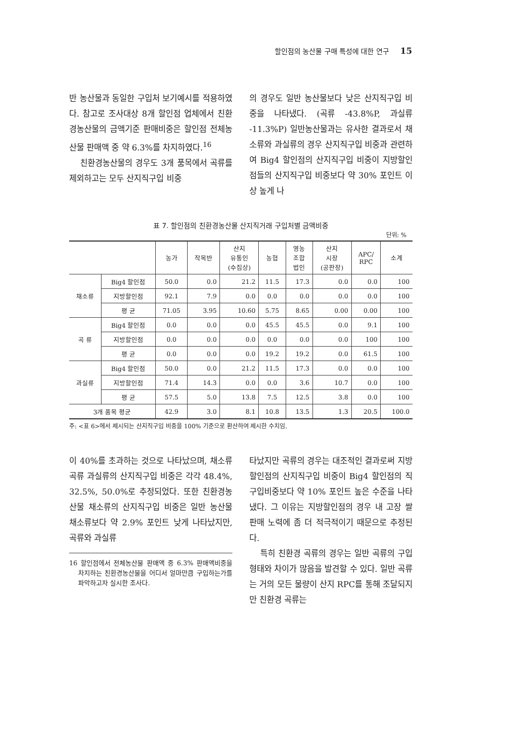할인점의 농산물 구매 특성에 대한 연구 15
반 농산물과 동일한 구입처 보기예시를 적용하였다. 참고로 조사대상 8개 할인점 업체에서 친환경농산물의 금액기준 판매비중은 할인점 전체농산물 판매액 중 약 6.3%를 차지하였다.<sup>16</sup>
친환경농산물의 경우도 3개 품목에서 곡류를 제외하고는 모두 산지직구입 비중
의 경우도 일반 농산물보다 낮은 산지직구입 비중을 나타냈다. (곡류 -43.8%P, 과실류 -11.3%P) 일반농산물과는 유사한 결과로서 채소류와 과실류의 경우 산지직구입 비중과 관련하여 Big4 할인점의 산지직구입 비중이 지방할인점들의 산지직구입 비중보다 약 30% 포인트 이상 높게 나
표 7. 할인점의 친환경농산물 산지직거래 구입처별 금액비중
단위: %
| | | 농가 | 작목반 | 산지 유통인 (수집상) | 농협 | 영농 조합 법인 | 산지 시장 (공판장) | APC/ RPC | 소계 |
| --- | --- | --- | --- | --- | --- | --- | --- | --- | --- |
| 채소류 | Big4 할인점 | 50.0 | 0.0 | 21.2 | 11.5 | 17.3 | 0.0 | 0.0 | 100 |
| | 지방할인점 | 92.1 | 7.9 | 0.0 | 0.0 | 0.0 | 0.0 | 0.0 | 100 |
| | 평 균 | 71.05 | 3.95 | 10.60 | 5.75 | 8.65 | 0.00 | 0.00 | 100 |
| 곡 류 | Big4 할인점 | 0.0 | 0.0 | 0.0 | 45.5 | 45.5 | 0.0 | 9.1 | 100 |
| | 지방할인점 | 0.0 | 0.0 | 0.0 | 0.0 | 0.0 | 0.0 | 100 | 100 |
| | 평 균 | 0.0 | 0.0 | 0.0 | 19.2 | 19.2 | 0.0 | 61.5 | 100 |
| 과실류 | Big4 할인점 | 50.0 | 0.0 | 21.2 | 11.5 | 17.3 | 0.0 | 0.0 | 100 |
| | 지방할인점 | 71.4 | 14.3 | 0.0 | 0.0 | 3.6 | 10.7 | 0.0 | 100 |
| | 평 균 | 57.5 | 5.0 | 13.8 | 7.5 | 12.5 | 3.8 | 0.0 | 100 |
| 3개 품목 평균 | | 42.9 | 3.0 | 8.1 | 10.8 | 13.5 | 1.3 | 20.5 | 100.0 |
주: <표 6>에서 제시되는 산지직구입 비중을 100% 기준으로 환산하여 제시한 수치임.
이 40%를 초과하는 것으로 나타났으며, 채소류 곡류 과실류의 산지직구입 비중은 각각 48.4%, 32.5%, 50.0%로 추정되었다. 또한 친환경농산물 채소류의 산지직구입 비중은 일반 농산물 채소류보다 약 2.9% 포인트 낮게 나타났지만, 곡류와 과실류
16 할인점에서 전체농산물 판매액 중 6.3% 판매액비중을 차지하는 친환경농산물을 어디서 얼마만큼 구입하는가를 파악하고자 실시한 조사다.
타났지만 곡류의 경우는 대조적인 결과로써 지방할인점의 산지직구입 비중이 Big4 할인점의 직구입비중보다 약 10% 포인트 높은 수준을 나타냈다. 그 이유는 지방할인점의 경우 내 고장 쌀 판매 노력에 좀 더 적극적이기 때문으로 추정된다.
특히 친환경 곡류의 경우는 일반 곡류의 구입형태와 차이가 많음을 발견할 수 있다. 일반 곡류는 거의 모든 물량이 산지 RPC를 통해 조달되지만 친환경 곡류는